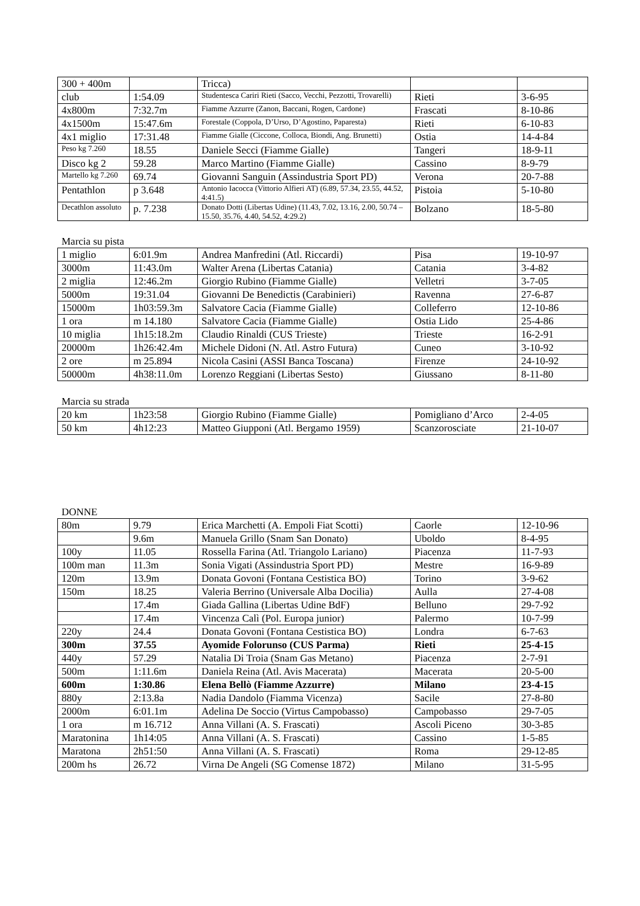| 300 + 400m | | Tricca) | | |
| club | 1:54.09 | Studentesca Cariri Rieti (Sacco, Vecchi, Pezzotti, Trovarelli) | Rieti | 3-6-95 |
| 4x800m | 7:32.7m | Fiamme Azzurre (Zanon, Baccani, Rogen, Cardone) | Frascati | 8-10-86 |
| 4x1500m | 15:47.6m | Forestale (Coppola, D’Urso, D’Agostino, Paparesta) | Rieti | 6-10-83 |
| 4x1 miglio | 17:31.48 | Fiamme Gialle (Ciccone, Colloca, Biondi, Ang. Brunetti) | Ostia | 14-4-84 |
| Peso kg 7.260 | 18.55 | Daniele Secci (Fiamme Gialle) | Tangeri | 18-9-11 |
| Disco kg 2 | 59.28 | Marco Martino (Fiamme Gialle) | Cassino | 8-9-79 |
| Martello kg 7.260 | 69.74 | Giovanni Sanguin (Assindustria Sport PD) | Verona | 20-7-88 |
| Pentathlon | p 3.648 | Antonio Iacocca (Vittorio Alfieri AT) (6.89, 57.34, 23.55, 44.52, 4:41.5) | Pistoia | 5-10-80 |
| Decathlon assoluto | p. 7.238 | Donato Dotti (Libertas Udine) (11.43, 7.02, 13.16, 2.00, 50.74 – 15.50, 35.76, 4.40, 54.52, 4:29.2) | Bolzano | 18-5-80 |
Marcia su pista
| 1 miglio | 6:01.9m | Andrea Manfredini (Atl. Riccardi) | Pisa | 19-10-97 |
| 3000m | 11:43.0m | Walter Arena (Libertas Catania) | Catania | 3-4-82 |
| 2 miglia | 12:46.2m | Giorgio Rubino (Fiamme Gialle) | Velletri | 3-7-05 |
| 5000m | 19:31.04 | Giovanni De Benedictis (Carabinieri) | Ravenna | 27-6-87 |
| 15000m | 1h03:59.3m | Salvatore Cacia (Fiamme Gialle) | Colleferro | 12-10-86 |
| 1 ora | m 14.180 | Salvatore Cacia (Fiamme Gialle) | Ostia Lido | 25-4-86 |
| 10 miglia | 1h15:18.2m | Claudio Rinaldi (CUS Trieste) | Trieste | 16-2-91 |
| 20000m | 1h26:42.4m | Michele Didoni (N. Atl. Astro Futura) | Cuneo | 3-10-92 |
| 2 ore | m 25.894 | Nicola Casini (ASSI Banca Toscana) | Firenze | 24-10-92 |
| 50000m | 4h38:11.0m | Lorenzo Reggiani (Libertas Sesto) | Giussano | 8-11-80 |
Marcia su strada
| 20 km | 1h23:58 | Giorgio Rubino (Fiamme Gialle) | Pomigliano d’Arco | 2-4-05 |
| 50 km | 4h12:23 | Matteo Giupponi (Atl. Bergamo 1959) | Scanzorosciate | 21-10-07 |
DONNE
| 80m | 9.79 | Erica Marchetti (A. Empoli Fiat Scotti) | Caorle | 12-10-96 |
| | 9.6m | Manuela Grillo (Snam San Donato) | Uboldo | 8-4-95 |
| 100y | 11.05 | Rossella Farina (Atl. Triangolo Lariano) | Piacenza | 11-7-93 |
| 100m man | 11.3m | Sonia Vigati (Assindustria Sport PD) | Mestre | 16-9-89 |
| 120m | 13.9m | Donata Govoni (Fontana Cestistica BO) | Torino | 3-9-62 |
| 150m | 18.25 | Valeria Berrino (Universale Alba Docilia) | Aulla | 27-4-08 |
| | 17.4m | Giada Gallina (Libertas Udine BdF) | Belluno | 29-7-92 |
| | 17.4m | Vincenza Calì (Pol. Europa junior) | Palermo | 10-7-99 |
| 220y | 24.4 | Donata Govoni (Fontana Cestistica BO) | Londra | 6-7-63 |
| 300m | 37.55 | Ayomide Folorunso (CUS Parma) | Rieti | 25-4-15 |
| 440y | 57.29 | Natalia Di Troia (Snam Gas Metano) | Piacenza | 2-7-91 |
| 500m | 1:11.6m | Daniela Reina (Atl. Avis Macerata) | Macerata | 20-5-00 |
| 600m | 1:30.86 | Elena Bellò (Fiamme Azzurre) | Milano | 23-4-15 |
| 880y | 2:13.8a | Nadia Dandolo (Fiamma Vicenza) | Sacile | 27-8-80 |
| 2000m | 6:01.1m | Adelina De Soccio (Virtus Campobasso) | Campobasso | 29-7-05 |
| 1 ora | m 16.712 | Anna Villani (A. S. Frascati) | Ascoli Piceno | 30-3-85 |
| Maratonina | 1h14:05 | Anna Villani (A. S. Frascati) | Cassino | 1-5-85 |
| Maratona | 2h51:50 | Anna Villani (A. S. Frascati) | Roma | 29-12-85 |
| 200m hs | 26.72 | Virna De Angeli (SG Comense 1872) | Milano | 31-5-95 |